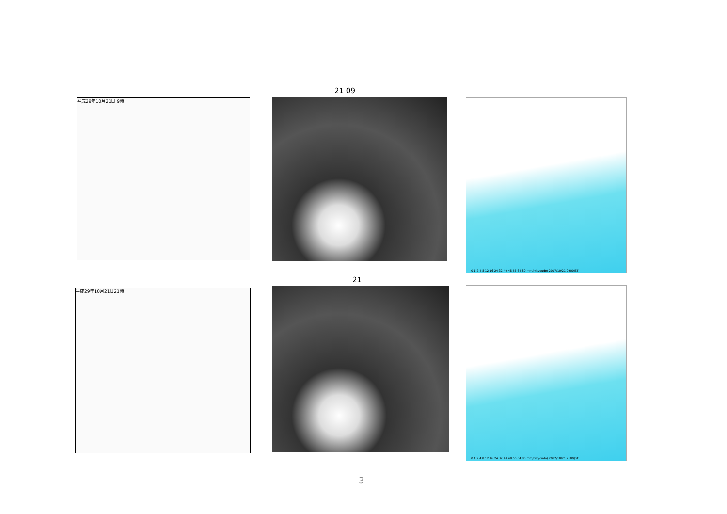21 09
平成29年10月21日 9時
0 1 2 4 8 12 16 24 32 40 48 56 64 80 mm/h(kyoudo) 2017/10/21 0900JST
21
平成29年10月21日21時
0 1 2 4 8 12 16 24 32 40 48 56 64 80 mm/h(kyoudo) 2017/10/21 2100JST
3